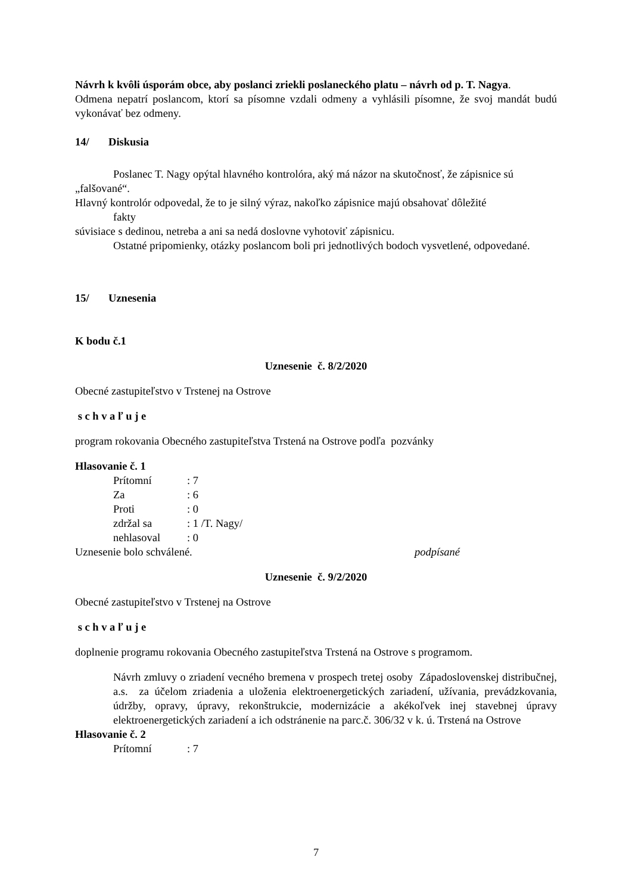Návrh k kvôli úsporám obce, aby poslanci zriekli poslaneckého platu – návrh od p. T. Nagya.
Odmena nepatrí poslancom, ktorí sa písomne vzdali odmeny a vyhlásili písomne, že svoj mandát budú vykonávať bez odmeny.
14/ Diskusia
Poslanec T. Nagy opýtal hlavného kontrolóra, aký má názor na skutočnosť, že zápisnice sú
„falšované“.
Hlavný kontrolór odpovedal, že to je silný výraz, nakoľko zápisnice majú obsahovať dôležité
fakty
súvisiace s dedinou, netreba a ani sa nedá doslovne vyhotoviť zápisnicu.
Ostatné pripomienky, otázky poslancom boli pri jednotlivých bodoch vysvetlené, odpovedané.
15/ Uznesenia
K bodu č.1
Uznesenie č. 8/2/2020
Obecné zastupiteľstvo v Trstenej na Ostrove
s c h v a ľ u j e
program rokovania Obecného zastupiteľstva Trstená na Ostrove podľa pozvánky
Hlasovanie č. 1
| Prítomní | : 7 |
| Za | : 6 |
| Proti | : 0 |
| zdržal sa | : 1 /T. Nagy/ |
| nehlasoval | : 0 |
Uznesenie bolo schválené. podpísané
Uznesenie č. 9/2/2020
Obecné zastupiteľstvo v Trstenej na Ostrove
s c h v a ľ u j e
doplnenie programu rokovania Obecného zastupiteľstva Trstená na Ostrove s programom.
Návrh zmluvy o zriadení vecného bremena v prospech tretej osoby Západoslovenskej distribučnej, a.s. za účelom zriadenia a uloženia elektroenergetických zariadení, užívania, prevádzkovania, údržby, opravy, úpravy, rekonštrukcie, modernizácie a akékoľvek inej stavebnej úpravy elektroenergetických zariadení a ich odstránenie na parc.č. 306/32 v k. ú. Trstená na Ostrove
Hlasovanie č. 2
| Prítomní | : 7 |
7